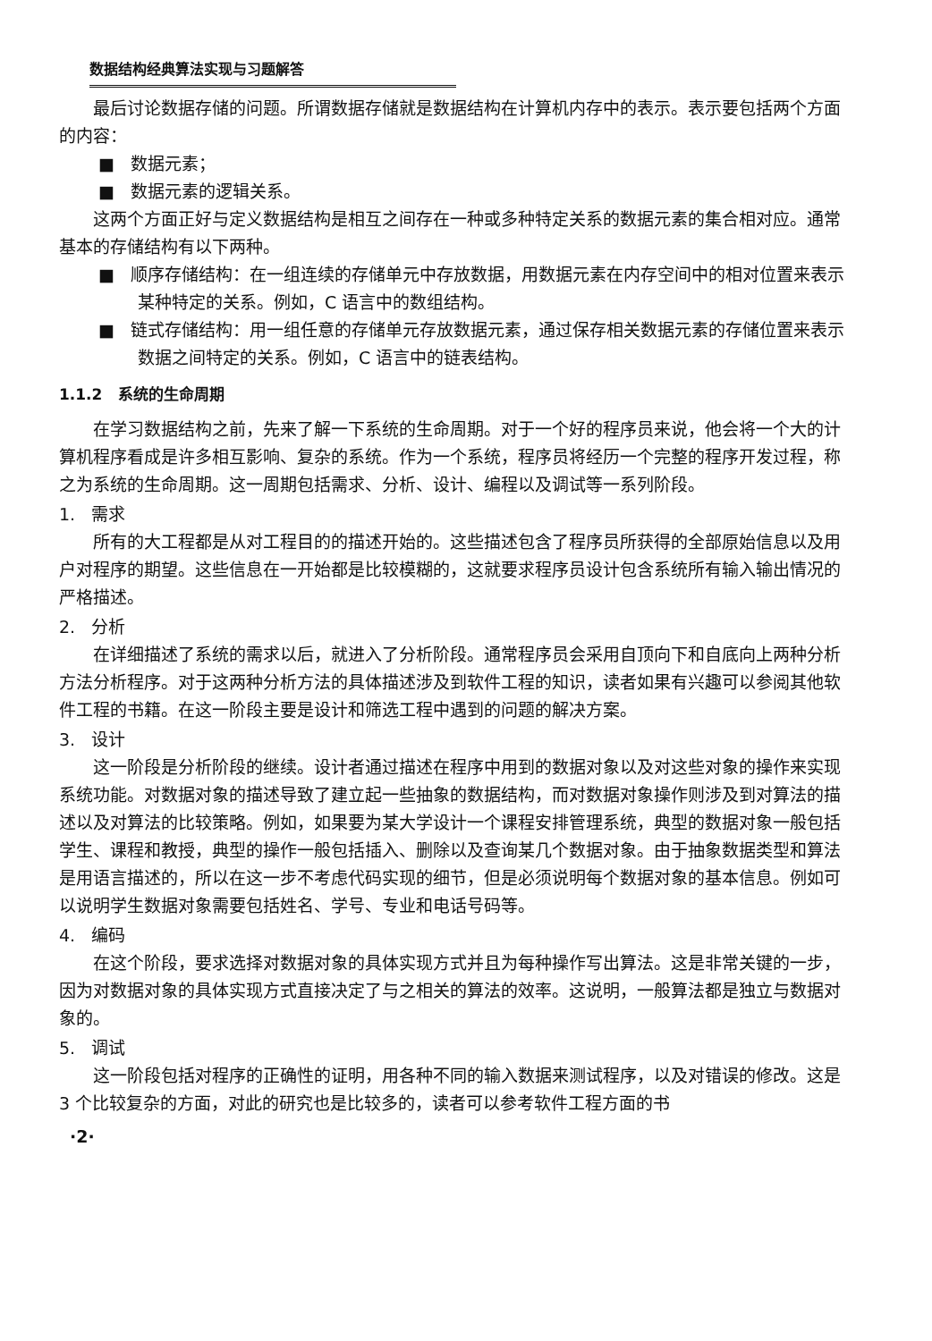数据结构经典算法实现与习题解答
最后讨论数据存储的问题。所谓数据存储就是数据结构在计算机内存中的表示。表示要包括两个方面的内容：
■ 数据元素；
■ 数据元素的逻辑关系。
这两个方面正好与定义数据结构是相互之间存在一种或多种特定关系的数据元素的集合相对应。通常基本的存储结构有以下两种。
■ 顺序存储结构：在一组连续的存储单元中存放数据，用数据元素在内存空间中的相对位置来表示某种特定的关系。例如，C 语言中的数组结构。
■ 链式存储结构：用一组任意的存储单元存放数据元素，通过保存相关数据元素的存储位置来表示数据之间特定的关系。例如，C 语言中的链表结构。
1.1.2 系统的生命周期
在学习数据结构之前，先来了解一下系统的生命周期。对于一个好的程序员来说，他会将一个大的计算机程序看成是许多相互影响、复杂的系统。作为一个系统，程序员将经历一个完整的程序开发过程，称之为系统的生命周期。这一周期包括需求、分析、设计、编程以及调试等一系列阶段。
1. 需求
所有的大工程都是从对工程目的的描述开始的。这些描述包含了程序员所获得的全部原始信息以及用户对程序的期望。这些信息在一开始都是比较模糊的，这就要求程序员设计包含系统所有输入输出情况的严格描述。
2. 分析
在详细描述了系统的需求以后，就进入了分析阶段。通常程序员会采用自顶向下和自底向上两种分析方法分析程序。对于这两种分析方法的具体描述涉及到软件工程的知识，读者如果有兴趣可以参阅其他软件工程的书籍。在这一阶段主要是设计和筛选工程中遇到的问题的解决方案。
3. 设计
这一阶段是分析阶段的继续。设计者通过描述在程序中用到的数据对象以及对这些对象的操作来实现系统功能。对数据对象的描述导致了建立起一些抽象的数据结构，而对数据对象操作则涉及到对算法的描述以及对算法的比较策略。例如，如果要为某大学设计一个课程安排管理系统，典型的数据对象一般包括学生、课程和教授，典型的操作一般包括插入、删除以及查询某几个数据对象。由于抽象数据类型和算法是用语言描述的，所以在这一步不考虑代码实现的细节，但是必须说明每个数据对象的基本信息。例如可以说明学生数据对象需要包括姓名、学号、专业和电话号码等。
4. 编码
在这个阶段，要求选择对数据对象的具体实现方式并且为每种操作写出算法。这是非常关键的一步，因为对数据对象的具体实现方式直接决定了与之相关的算法的效率。这说明，一般算法都是独立与数据对象的。
5. 调试
这一阶段包括对程序的正确性的证明，用各种不同的输入数据来测试程序，以及对错误的修改。这是 3 个比较复杂的方面，对此的研究也是比较多的，读者可以参考软件工程方面的书
·2·